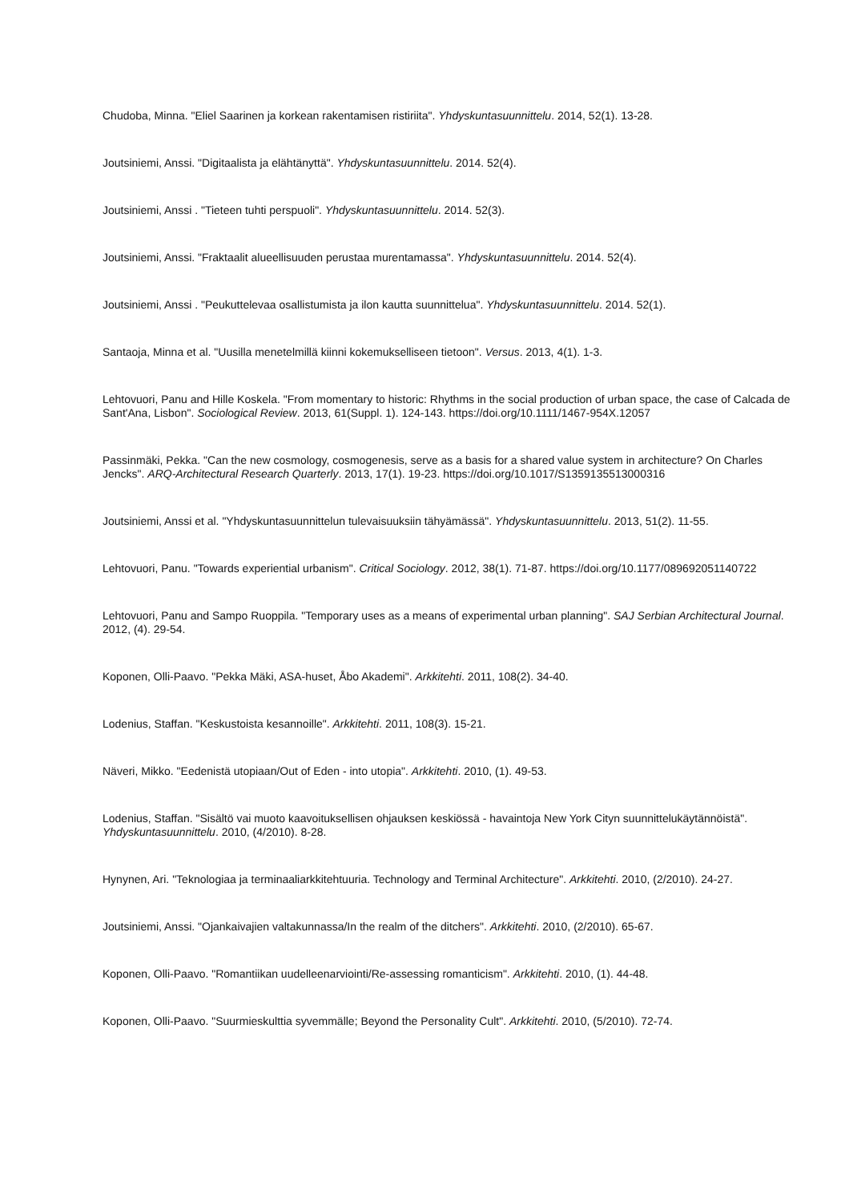Chudoba, Minna. "Eliel Saarinen ja korkean rakentamisen ristiriita". Yhdyskuntasuunnittelu. 2014, 52(1). 13-28.
Joutsiniemi, Anssi. "Digitaalista ja elähtänyttä". Yhdyskuntasuunnittelu. 2014. 52(4).
Joutsiniemi, Anssi . "Tieteen tuhti perspuoli". Yhdyskuntasuunnittelu. 2014. 52(3).
Joutsiniemi, Anssi. "Fraktaalit alueellisuuden perustaa murentamassa". Yhdyskuntasuunnittelu. 2014. 52(4).
Joutsiniemi, Anssi . "Peukuttelevaa osallistumista ja ilon kautta suunnittelua". Yhdyskuntasuunnittelu. 2014. 52(1).
Santaoja, Minna et al. "Uusilla menetelmillä kiinni kokemukselliseen tietoon". Versus. 2013, 4(1). 1-3.
Lehtovuori, Panu and Hille Koskela. "From momentary to historic: Rhythms in the social production of urban space, the case of Calcada de Sant'Ana, Lisbon". Sociological Review. 2013, 61(Suppl. 1). 124-143. https://doi.org/10.1111/1467-954X.12057
Passinmäki, Pekka. "Can the new cosmology, cosmogenesis, serve as a basis for a shared value system in architecture? On Charles Jencks". ARQ-Architectural Research Quarterly. 2013, 17(1). 19-23. https://doi.org/10.1017/S1359135513000316
Joutsiniemi, Anssi et al. "Yhdyskuntasuunnittelun tulevaisuuksiin tähyämässä". Yhdyskuntasuunnittelu. 2013, 51(2). 11-55.
Lehtovuori, Panu. "Towards experiential urbanism". Critical Sociology. 2012, 38(1). 71-87. https://doi.org/10.1177/089692051140722
Lehtovuori, Panu and Sampo Ruoppila. "Temporary uses as a means of experimental urban planning". SAJ Serbian Architectural Journal. 2012, (4). 29-54.
Koponen, Olli-Paavo. "Pekka Mäki, ASA-huset, Åbo Akademi". Arkkitehti. 2011, 108(2). 34-40.
Lodenius, Staffan. "Keskustoista kesannoille". Arkkitehti. 2011, 108(3). 15-21.
Näveri, Mikko. "Eedenistä utopiaan/Out of Eden - into utopia". Arkkitehti. 2010, (1). 49-53.
Lodenius, Staffan. "Sisältö vai muoto kaavoituksellisen ohjauksen keskiössä - havaintoja New York Cityn suunnittelukäytännöistä". Yhdyskuntasuunnittelu. 2010, (4/2010). 8-28.
Hynynen, Ari. "Teknologiaa ja terminaaliarkkitehtuuria. Technology and Terminal Architecture". Arkkitehti. 2010, (2/2010). 24-27.
Joutsiniemi, Anssi. "Ojankaivajien valtakunnassa/In the realm of the ditchers". Arkkitehti. 2010, (2/2010). 65-67.
Koponen, Olli-Paavo. "Romantiikan uudelleenarviointi/Re-assessing romanticism". Arkkitehti. 2010, (1). 44-48.
Koponen, Olli-Paavo. "Suurmieskulttia syvemmälle; Beyond the Personality Cult". Arkkitehti. 2010, (5/2010). 72-74.